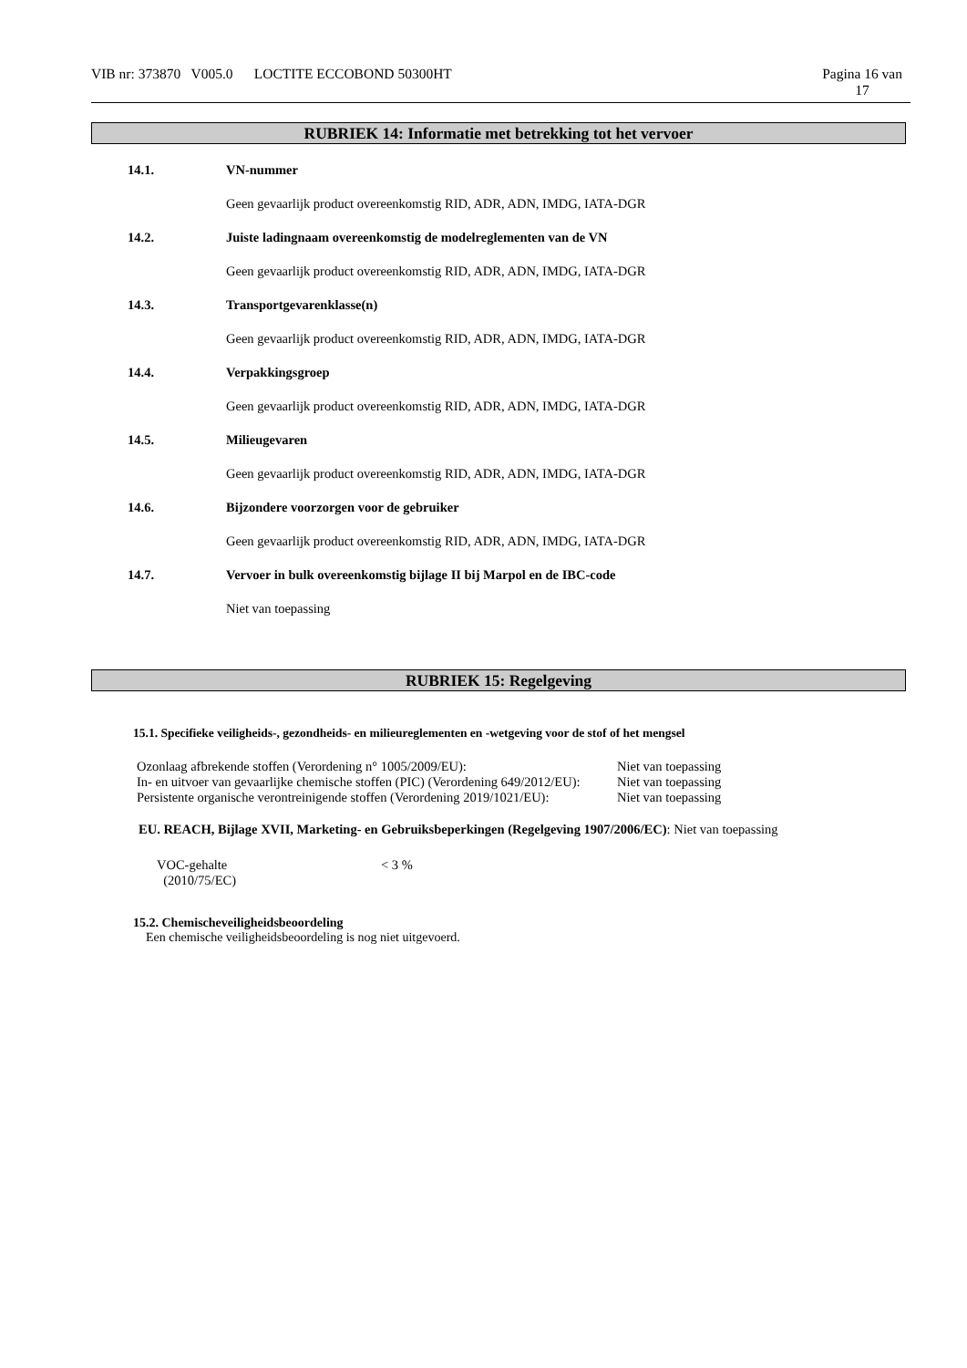VIB nr: 373870 V005.0 LOCTITE ECCOBOND 50300HT Pagina 16 van
17
RUBRIEK 14: Informatie met betrekking tot het vervoer
14.1. VN-nummer
Geen gevaarlijk product overeenkomstig RID, ADR, ADN, IMDG, IATA-DGR
14.2. Juiste ladingnaam overeenkomstig de modelreglementen van de VN
Geen gevaarlijk product overeenkomstig RID, ADR, ADN, IMDG, IATA-DGR
14.3. Transportgevarenklasse(n)
Geen gevaarlijk product overeenkomstig RID, ADR, ADN, IMDG, IATA-DGR
14.4. Verpakkingsgroep
Geen gevaarlijk product overeenkomstig RID, ADR, ADN, IMDG, IATA-DGR
14.5. Milieugevaren
Geen gevaarlijk product overeenkomstig RID, ADR, ADN, IMDG, IATA-DGR
14.6. Bijzondere voorzorgen voor de gebruiker
Geen gevaarlijk product overeenkomstig RID, ADR, ADN, IMDG, IATA-DGR
14.7. Vervoer in bulk overeenkomstig bijlage II bij Marpol en de IBC-code
Niet van toepassing
RUBRIEK 15: Regelgeving
15.1. Specifieke veiligheids-, gezondheids- en milieureglementen en -wetgeving voor de stof of het mengsel
| Ozonlaag afbrekende stoffen (Verordening n° 1005/2009/EU): | Niet van toepassing |
| In- en uitvoer van gevaarlijke chemische stoffen (PIC) (Verordening 649/2012/EU): | Niet van toepassing |
| Persistente organische verontreinigende stoffen (Verordening 2019/1021/EU): | Niet van toepassing |
EU. REACH, Bijlage XVII, Marketing- en Gebruiksbeperkingen (Regelgeving 1907/2006/EC): Niet van toepassing
| VOC-gehalte (2010/75/EC) | < 3 % |
15.2. Chemischeveiligheidsbeoordeling
Een chemische veiligheidsbeoordeling is nog niet uitgevoerd.